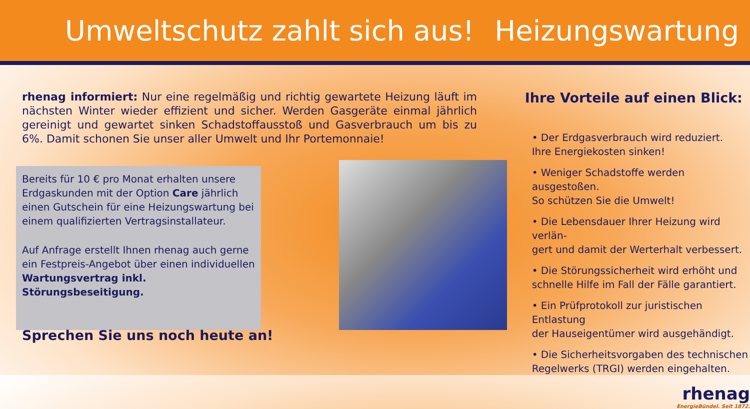Umweltschutz zahlt sich aus! Heizungswartung
rhenag informiert: Nur eine regelmäßig und richtig gewartete Heizung läuft im nächsten Winter wieder effizient und sicher. Werden Gasgeräte einmal jährlich gereinigt und gewartet sinken Schadstoffausstoß und Gasverbrauch um bis zu 6%. Damit schonen Sie unser aller Umwelt und Ihr Portemonnaie!
Bereits für 10 € pro Monat erhalten unsere Erdgaskunden mit der Option Care jährlich einen Gutschein für eine Heizungswartung bei einem qualifizierten Vertragsinstallateur.
Auf Anfrage erstellt Ihnen rhenag auch gerne ein Festpreis-Angebot über einen individuellen Wartungsvertrag inkl. Störungsbeseitigung.
Sprechen Sie uns noch heute an!
Ihre Vorteile auf einen Blick:
• Der Erdgasverbrauch wird reduziert.
Ihre Energiekosten sinken!
• Weniger Schadstoffe werden ausgestoßen.
So schützen Sie die Umwelt!
• Die Lebensdauer Ihrer Heizung wird verlän-
gert und damit der Werterhalt verbessert.
• Die Störungssicherheit wird erhöht und
schnelle Hilfe im Fall der Fälle garantiert.
• Ein Prüfprotokoll zur juristischen Entlastung
der Hauseigentümer wird ausgehändigt.
• Die Sicherheitsvorgaben des technischen
Regelwerks (TRGI) werden eingehalten.
rhenag
EnergieBündel. Seit 1872.